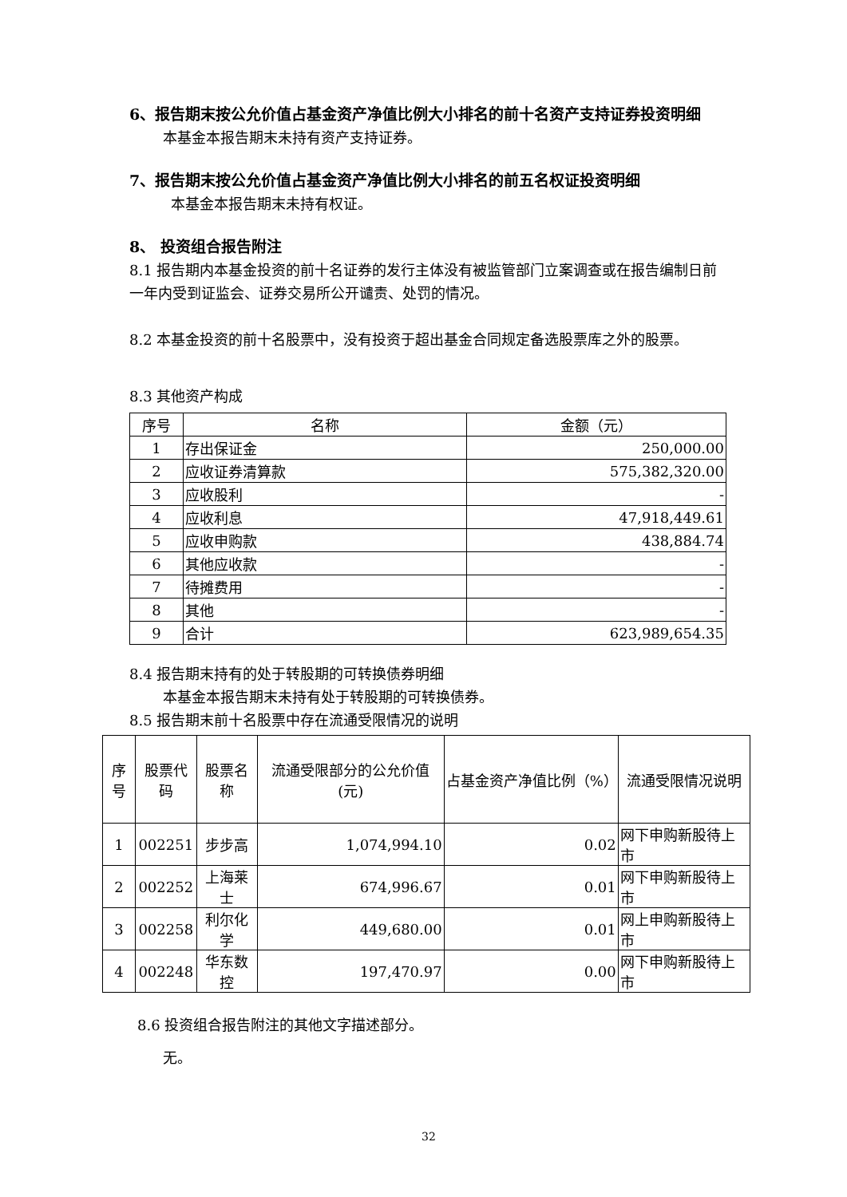6、报告期末按公允价值占基金资产净值比例大小排名的前十名资产支持证券投资明细
本基金本报告期末未持有资产支持证券。
7、报告期末按公允价值占基金资产净值比例大小排名的前五名权证投资明细
本基金本报告期末未持有权证。
8、 投资组合报告附注
8.1 报告期内本基金投资的前十名证券的发行主体没有被监管部门立案调查或在报告编制日前一年内受到证监会、证券交易所公开谴责、处罚的情况。
8.2 本基金投资的前十名股票中，没有投资于超出基金合同规定备选股票库之外的股票。
8.3 其他资产构成
| 序号 | 名称 | 金额（元） |
| --- | --- | --- |
| 1 | 存出保证金 | 250,000.00 |
| 2 | 应收证券清算款 | 575,382,320.00 |
| 3 | 应收股利 | - |
| 4 | 应收利息 | 47,918,449.61 |
| 5 | 应收申购款 | 438,884.74 |
| 6 | 其他应收款 | - |
| 7 | 待摊费用 | - |
| 8 | 其他 | - |
| 9 | 合计 | 623,989,654.35 |
8.4 报告期末持有的处于转股期的可转换债券明细
本基金本报告期末未持有处于转股期的可转换债券。
8.5 报告期末前十名股票中存在流通受限情况的说明
| 序号 | 股票代码 | 股票名称 | 流通受限部分的公允价值(元) | 占基金资产净值比例（%） | 流通受限情况说明 |
| --- | --- | --- | --- | --- | --- |
| 1 | 002251 | 步步高 | 1,074,994.10 | 0.02 | 网下申购新股待上市 |
| 2 | 002252 | 上海莱士 | 674,996.67 | 0.01 | 网下申购新股待上市 |
| 3 | 002258 | 利尔化学 | 449,680.00 | 0.01 | 网上申购新股待上市 |
| 4 | 002248 | 华东数控 | 197,470.97 | 0.00 | 网下申购新股待上市 |
8.6 投资组合报告附注的其他文字描述部分。
无。
32